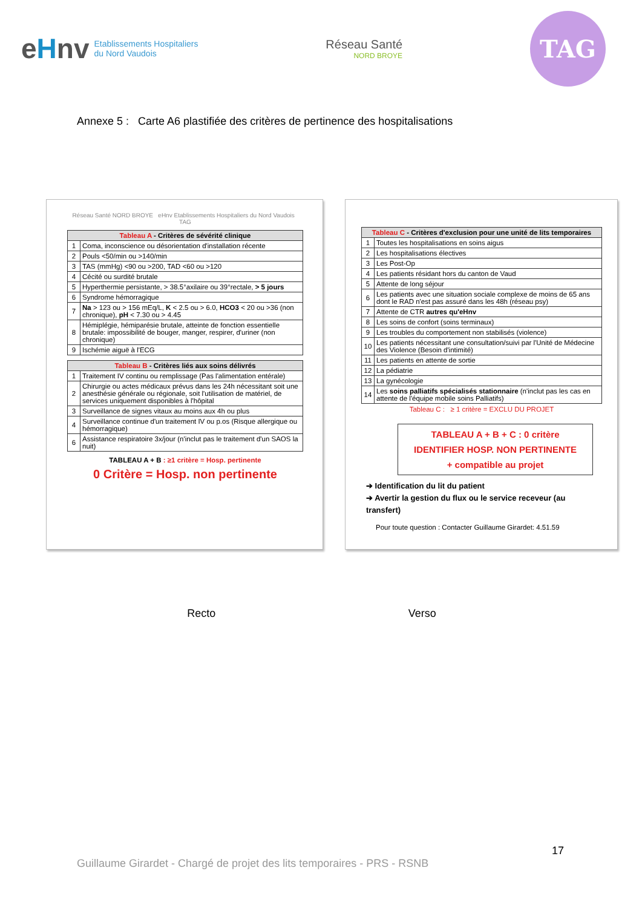eHnv Etablissements Hospitaliers
du Nord Vaudois
Réseau Santé
NORD BROYE
TAG
Annexe 5 : Carte A6 plastifiée des critères de pertinence des hospitalisations
Réseau Santé NORD BROYE eHnv Etablissements Hospitaliers du Nord Vaudois TAG
| Tableau A - Critères de sévérité clinique | |
| --- | --- |
| 1 | Coma, inconscience ou désorientation d'installation récente |
| 2 | Pouls <50/min ou >140/min |
| 3 | TAS (mmHg) <90 ou >200, TAD <60 ou >120 |
| 4 | Cécité ou surdité brutale |
| 5 | Hyperthermie persistante, > 38.5°axilaire ou 39°rectale, > 5 jours |
| 6 | Syndrome hémorragique |
| 7 | Na > 123 ou > 156 mEq/L, K < 2.5 ou > 6.0, HCO3 < 20 ou >36 (non chronique), pH < 7.30 ou > 4.45 |
| 8 | Hémiplégie, hémiparésie brutale, atteinte de fonction essentielle brutale: impossibilité de bouger, manger, respirer, d'uriner (non chronique) |
| 9 | Ischémie aiguë à l'ECG |
| Tableau B - Critères liés aux soins délivrés | |
| --- | --- |
| 1 | Traitement IV continu ou remplissage (Pas l'alimentation entérale) |
| 2 | Chirurgie ou actes médicaux prévus dans les 24h nécessitant soit une anesthésie générale ou régionale, soit l'utilisation de matériel, de services uniquement disponibles à l'hôpital |
| 3 | Surveillance de signes vitaux au moins aux 4h ou plus |
| 4 | Surveillance continue d'un traitement IV ou p.os (Risque allergique ou hémorragique) |
| 6 | Assistance respiratoire 3x/jour (n'inclut pas le traitement d'un SAOS la nuit) |
TABLEAU A + B : ≥1 critère = Hosp. pertinente
0 Critère = Hosp. non pertinente
| Tableau C - Critères d'exclusion pour une unité de lits temporaires | |
| --- | --- |
| 1 | Toutes les hospitalisations en soins aigus |
| 2 | Les hospitalisations électives |
| 3 | Les Post-Op |
| 4 | Les patients résidant hors du canton de Vaud |
| 5 | Attente de long séjour |
| 6 | Les patients avec une situation sociale complexe de moins de 65 ans dont le RAD n'est pas assuré dans les 48h (réseau psy) |
| 7 | Attente de CTR autres qu'eHnv |
| 8 | Les soins de confort (soins terminaux) |
| 9 | Les troubles du comportement non stabilisés (violence) |
| 10 | Les patients nécessitant une consultation/suivi par l'Unité de Médecine des Violence (Besoin d'intimité) |
| 11 | Les patients en attente de sortie |
| 12 | La pédiatrie |
| 13 | La gynécologie |
| 14 | Les soins palliatifs spécialisés stationnaire (n'inclut pas les cas en attente de l'équipe mobile soins Palliatifs) |
Tableau C : ≥ 1 critère = EXCLU DU PROJET
TABLEAU A + B + C : 0 critère
IDENTIFIER HOSP. NON PERTINENTE
+ compatible au projet
➔ Identification du lit du patient
➔ Avertir la gestion du flux ou le service receveur (au transfert)
Pour toute question : Contacter Guillaume Girardet: 4.51.59
Recto Verso
17
Guillaume Girardet - Chargé de projet des lits temporaires - PRS - RSNB